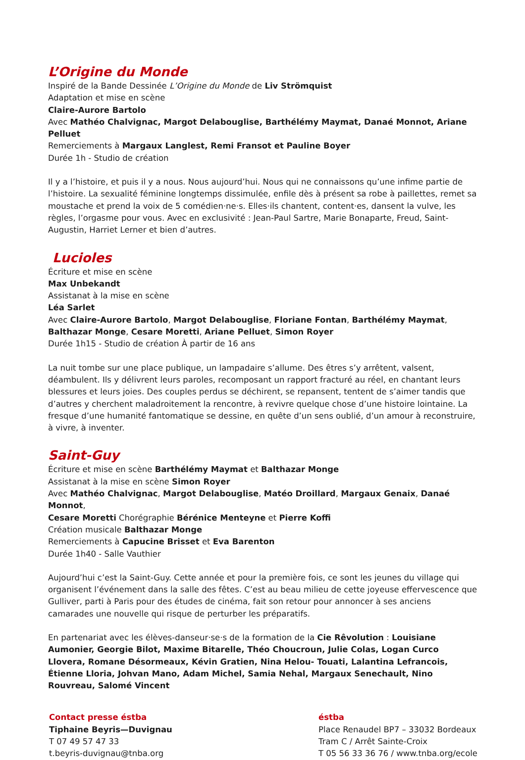L’Origine du Monde
Inspiré de la Bande Dessinée L’Origine du Monde de Liv Strömquist
Adaptation et mise en scène
Claire-Aurore Bartolo
Avec Mathéo Chalvignac, Margot Delabouglise, Barthélémy Maymat, Danaé Monnot, Ariane Pelluet
Remerciements à Margaux Langlest, Remi Fransot et Pauline Boyer
Durée 1h - Studio de création
Il y a l’histoire, et puis il y a nous. Nous aujourd’hui. Nous qui ne connaissons qu’une infime partie de l’histoire. La sexualité féminine longtemps dissimulée, enfile dès à présent sa robe à paillettes, remet sa moustache et prend la voix de 5 comédien·ne·s. Elles·ils chantent, content·es, dansent la vulve, les règles, l’orgasme pour vous. Avec en exclusivité : Jean-Paul Sartre, Marie Bonaparte, Freud, Saint-Augustin, Harriet Lerner et bien d’autres.
Lucioles
Écriture et mise en scène
Max Unbekandt
Assistanat à la mise en scène
Léa Sarlet
Avec Claire-Aurore Bartolo, Margot Delabouglise, Floriane Fontan, Barthélémy Maymat,
Balthazar Monge, Cesare Moretti, Ariane Pelluet, Simon Royer
Durée 1h15 - Studio de création À partir de 16 ans
La nuit tombe sur une place publique, un lampadaire s’allume. Des êtres s’y arrêtent, valsent, déambulent. Ils y délivrent leurs paroles, recomposant un rapport fracturé au réel, en chantant leurs blessures et leurs joies. Des couples perdus se déchirent, se repansent, tentent de s’aimer tandis que d’autres y cherchent maladroitement la rencontre, à revivre quelque chose d’une histoire lointaine. La fresque d’une humanité fantomatique se dessine, en quête d’un sens oublié, d’un amour à reconstruire, à vivre, à inventer.
Saint-Guy
Écriture et mise en scène Barthélémy Maymat et Balthazar Monge
Assistanat à la mise en scène Simon Royer
Avec Mathéo Chalvignac, Margot Delabouglise, Matéo Droillard, Margaux Genaix, Danaé Monnot,
Cesare Moretti Chorégraphie Bérénice Menteyne et Pierre Koffi
Création musicale Balthazar Monge
Remerciements à Capucine Brisset et Eva Barenton
Durée 1h40 - Salle Vauthier
Aujourd’hui c’est la Saint-Guy. Cette année et pour la première fois, ce sont les jeunes du village qui organisent l’événement dans la salle des fêtes. C’est au beau milieu de cette joyeuse effervescence que Gulliver, parti à Paris pour des études de cinéma, fait son retour pour annoncer à ses anciens camarades une nouvelle qui risque de perturber les préparatifs.
En partenariat avec les élèves-danseur·se·s de la formation de la Cie Rêvolution : Louisiane Aumonier, Georgie Bilot, Maxime Bitarelle, Théo Choucroun, Julie Colas, Logan Curco Llovera, Romane Désormeaux, Kévin Gratien, Nina Helou- Touati, Lalantina Lefrancois, Étienne Lloria, Johvan Mano, Adam Michel, Samia Nehal, Margaux Senechault, Nino Rouvreau, Salomé Vincent
Contact presse éstba
Tiphaine Beyris—Duvignau
T 07 49 57 47 33
t.beyris-duvignau@tnba.org
éstba
Place Renaudel BP7 – 33032 Bordeaux
Tram C / Arrêt Sainte-Croix
T 05 56 33 36 76 / www.tnba.org/ecole